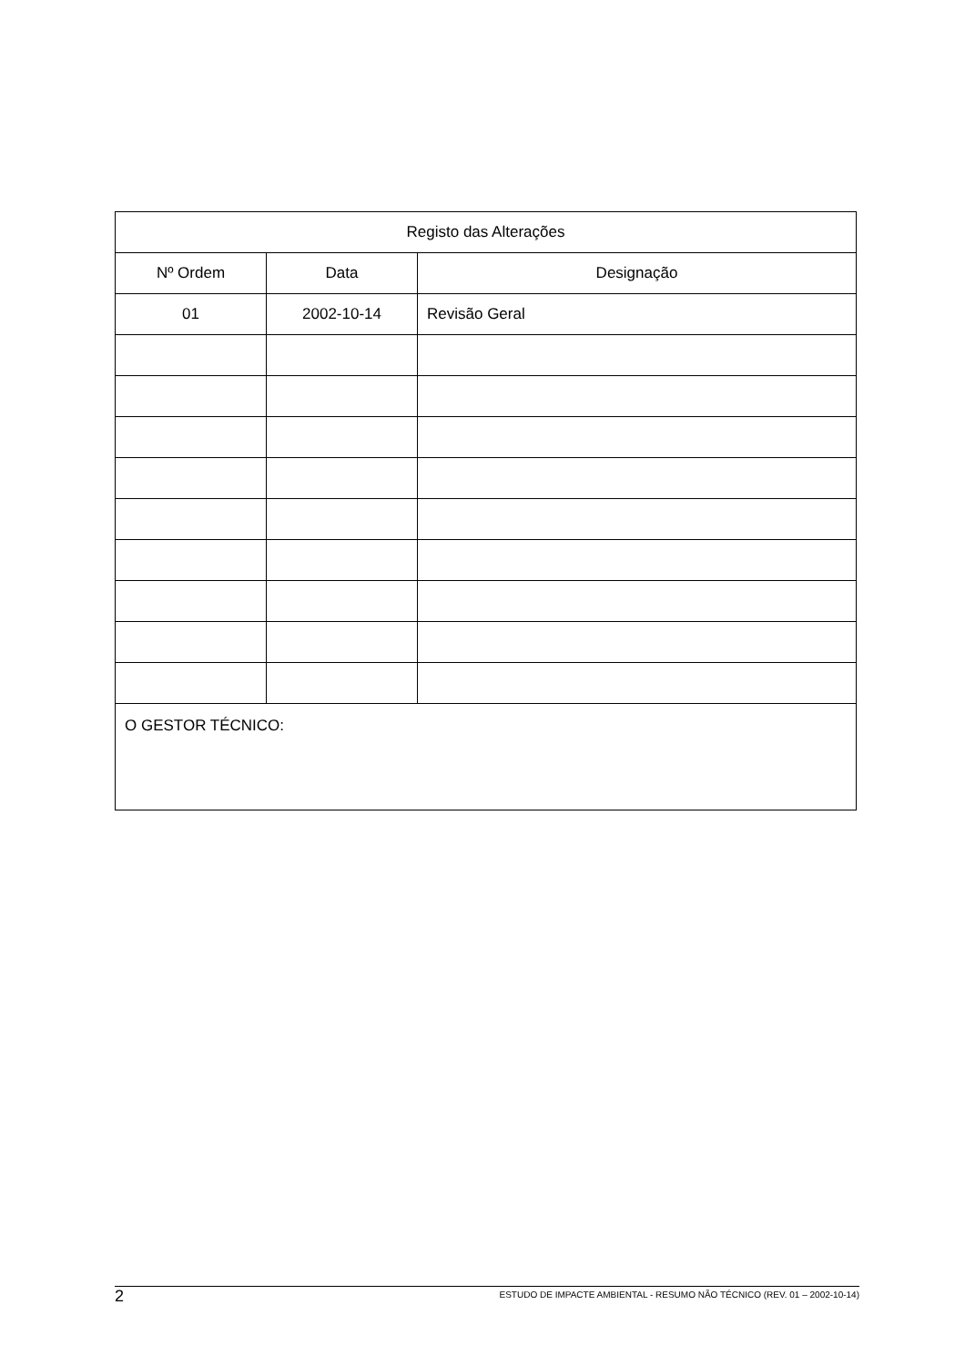| Registo das Alterações | | |
| --- | --- | --- |
| Nº Ordem | Data | Designação |
| 01 | 2002-10-14 | Revisão Geral |
| O GESTOR TÉCNICO: | | |
2 ESTUDO DE IMPACTE AMBIENTAL - RESUMO NÃO TÉCNICO (REV. 01 – 2002-10-14)